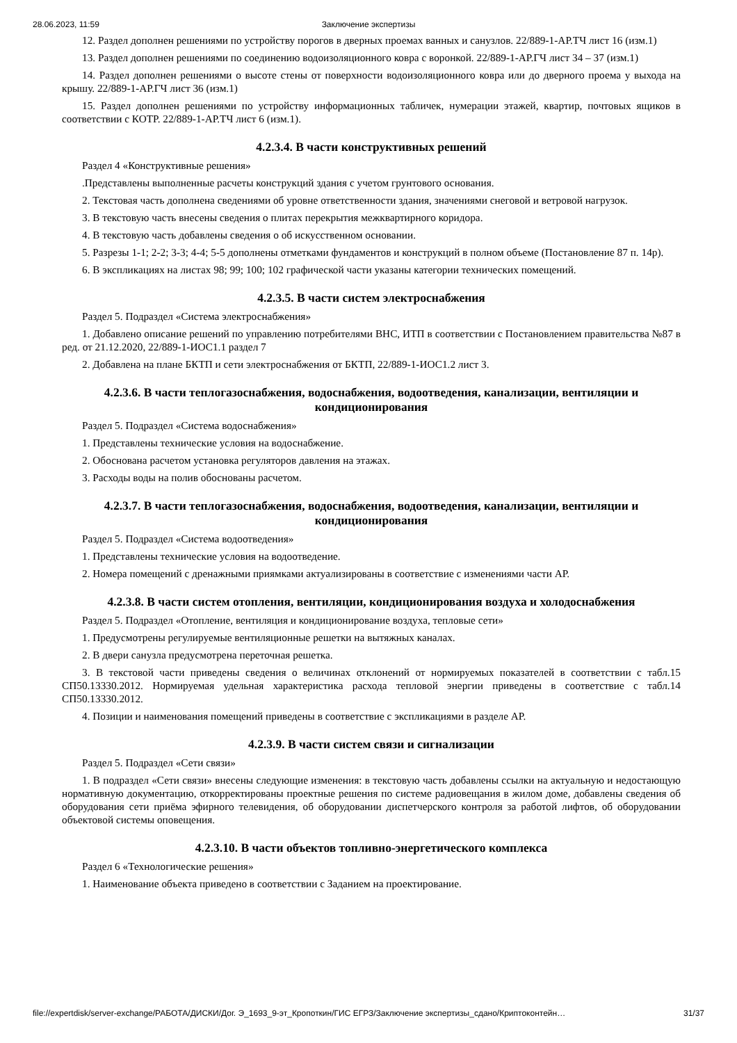28.06.2023, 11:59 Заключение экспертизы
12. Раздел дополнен решениями по устройству порогов в дверных проемах ванных и санузлов. 22/889-1-АР.ТЧ лист 16 (изм.1)
13. Раздел дополнен решениями по соединению водоизоляционного ковра с воронкой. 22/889-1-АР.ГЧ лист 34 – 37 (изм.1)
14. Раздел дополнен решениями о высоте стены от поверхности водоизоляционного ковра или до дверного проема у выхода на крышу. 22/889-1-АР.ГЧ лист 36 (изм.1)
15. Раздел дополнен решениями по устройству информационных табличек, нумерации этажей, квартир, почтовых ящиков в соответствии с КОТР. 22/889-1-АР.ТЧ лист 6 (изм.1).
4.2.3.4. В части конструктивных решений
Раздел 4 «Конструктивные решения»
.Представлены выполненные расчеты конструкций здания с учетом грунтового основания.
2. Текстовая часть дополнена сведениями об уровне ответственности здания, значениями снеговой и ветровой нагрузок.
3. В текстовую часть внесены сведения о плитах перекрытия межквартирного коридора.
4. В текстовую часть добавлены сведения о об искусственном основании.
5. Разрезы 1-1; 2-2; 3-3; 4-4; 5-5 дополнены отметками фундаментов и конструкций в полном объеме (Постановление 87 п. 14р).
6. В экспликациях на листах 98; 99; 100; 102 графической части указаны категории технических помещений.
4.2.3.5. В части систем электроснабжения
Раздел 5. Подраздел «Система электроснабжения»
1. Добавлено описание решений по управлению потребителями ВНС, ИТП в соответствии с Постановлением правительства №87 в ред. от 21.12.2020, 22/889-1-ИОС1.1 раздел 7
2. Добавлена на плане БКТП и сети электроснабжения от БКТП, 22/889-1-ИОС1.2 лист 3.
4.2.3.6. В части теплогазоснабжения, водоснабжения, водоотведения, канализации, вентиляции и кондиционирования
Раздел 5. Подраздел «Система водоснабжения»
1. Представлены технические условия на водоснабжение.
2. Обоснована расчетом установка регуляторов давления на этажах.
3. Расходы воды на полив обоснованы расчетом.
4.2.3.7. В части теплогазоснабжения, водоснабжения, водоотведения, канализации, вентиляции и кондиционирования
Раздел 5. Подраздел «Система водоотведения»
1. Представлены технические условия на водоотведение.
2. Номера помещений с дренажными приямками актуализированы в соответствие с изменениями части АР.
4.2.3.8. В части систем отопления, вентиляции, кондиционирования воздуха и холодоснабжения
Раздел 5. Подраздел «Отопление, вентиляция и кондиционирование воздуха, тепловые сети»
1. Предусмотрены регулируемые вентиляционные решетки на вытяжных каналах.
2. В двери санузла предусмотрена переточная решетка.
3. В текстовой части приведены сведения о величинах отклонений от нормируемых показателей в соответствии с табл.15 СП50.13330.2012. Нормируемая удельная характеристика расхода тепловой энергии приведены в соответствие с табл.14 СП50.13330.2012.
4. Позиции и наименования помещений приведены в соответствие с экспликациями в разделе АР.
4.2.3.9. В части систем связи и сигнализации
Раздел 5. Подраздел «Сети связи»
1. В подраздел «Сети связи» внесены следующие изменения: в текстовую часть добавлены ссылки на актуальную и недостающую нормативную документацию, откорректированы проектные решения по системе радиовещания в жилом доме, добавлены сведения об оборудования сети приёма эфирного телевидения, об оборудовании диспетчерского контроля за работой лифтов, об оборудовании объектовой системы оповещения.
4.2.3.10. В части объектов топливно-энергетического комплекса
Раздел 6 «Технологические решения»
1. Наименование объекта приведено в соответствии с Заданием на проектирование.
file://expertdisk/server-exchange/РАБОТА/ДИСКИ/Дог. Э_1693_9-эт_Кропоткин/ГИС ЕГРЗ/Заключение экспертизы_сдано/Криптоконтейн… 31/37